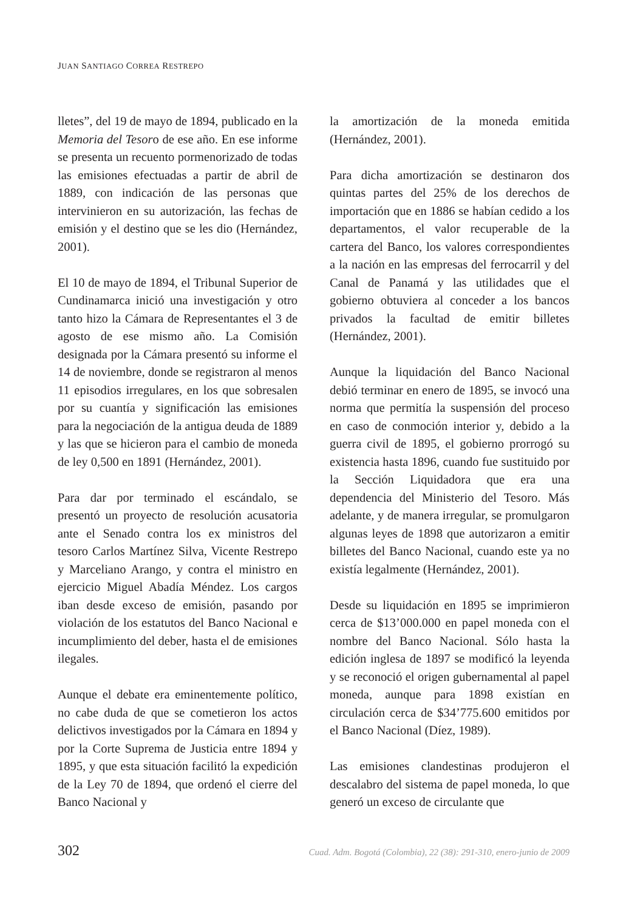JUAN SANTIAGO CORREA RESTREPO
lletes”, del 19 de mayo de 1894, publicado en la Memoria del Tesoro de ese año. En ese informe se presenta un recuento pormenorizado de todas las emisiones efectuadas a partir de abril de 1889, con indicación de las personas que intervinieron en su autorización, las fechas de emisión y el destino que se les dio (Hernández, 2001).
El 10 de mayo de 1894, el Tribunal Superior de Cundinamarca inició una investigación y otro tanto hizo la Cámara de Representantes el 3 de agosto de ese mismo año. La Comisión designada por la Cámara presentó su informe el 14 de noviembre, donde se registraron al menos 11 episodios irregulares, en los que sobresalen por su cuantía y significación las emisiones para la negociación de la antigua deuda de 1889 y las que se hicieron para el cambio de moneda de ley 0,500 en 1891 (Hernández, 2001).
Para dar por terminado el escándalo, se presentó un proyecto de resolución acusatoria ante el Senado contra los ex ministros del tesoro Carlos Martínez Silva, Vicente Restrepo y Marceliano Arango, y contra el ministro en ejercicio Miguel Abadía Méndez. Los cargos iban desde exceso de emisión, pasando por violación de los estatutos del Banco Nacional e incumplimiento del deber, hasta el de emisiones ilegales.
Aunque el debate era eminentemente político, no cabe duda de que se cometieron los actos delictivos investigados por la Cámara en 1894 y por la Corte Suprema de Justicia entre 1894 y 1895, y que esta situación facilitó la expedición de la Ley 70 de 1894, que ordenó el cierre del Banco Nacional y
la amortización de la moneda emitida (Hernández, 2001).
Para dicha amortización se destinaron dos quintas partes del 25% de los derechos de importación que en 1886 se habían cedido a los departamentos, el valor recuperable de la cartera del Banco, los valores correspondientes a la nación en las empresas del ferrocarril y del Canal de Panamá y las utilidades que el gobierno obtuviera al conceder a los bancos privados la facultad de emitir billetes (Hernández, 2001).
Aunque la liquidación del Banco Nacional debió terminar en enero de 1895, se invocó una norma que permitía la suspensión del proceso en caso de conmoción interior y, debido a la guerra civil de 1895, el gobierno prorrogó su existencia hasta 1896, cuando fue sustituido por la Sección Liquidadora que era una dependencia del Ministerio del Tesoro. Más adelante, y de manera irregular, se promulgaron algunas leyes de 1898 que autorizaron a emitir billetes del Banco Nacional, cuando este ya no existía legalmente (Hernández, 2001).
Desde su liquidación en 1895 se imprimieron cerca de $13’000.000 en papel moneda con el nombre del Banco Nacional. Sólo hasta la edición inglesa de 1897 se modificó la leyenda y se reconoció el origen gubernamental al papel moneda, aunque para 1898 existían en circulación cerca de $34’775.600 emitidos por el Banco Nacional (Díez, 1989).
Las emisiones clandestinas produjeron el descalabro del sistema de papel moneda, lo que generó un exceso de circulante que
302 Cuad. Adm. Bogotá (Colombia), 22 (38): 291-310, enero-junio de 2009